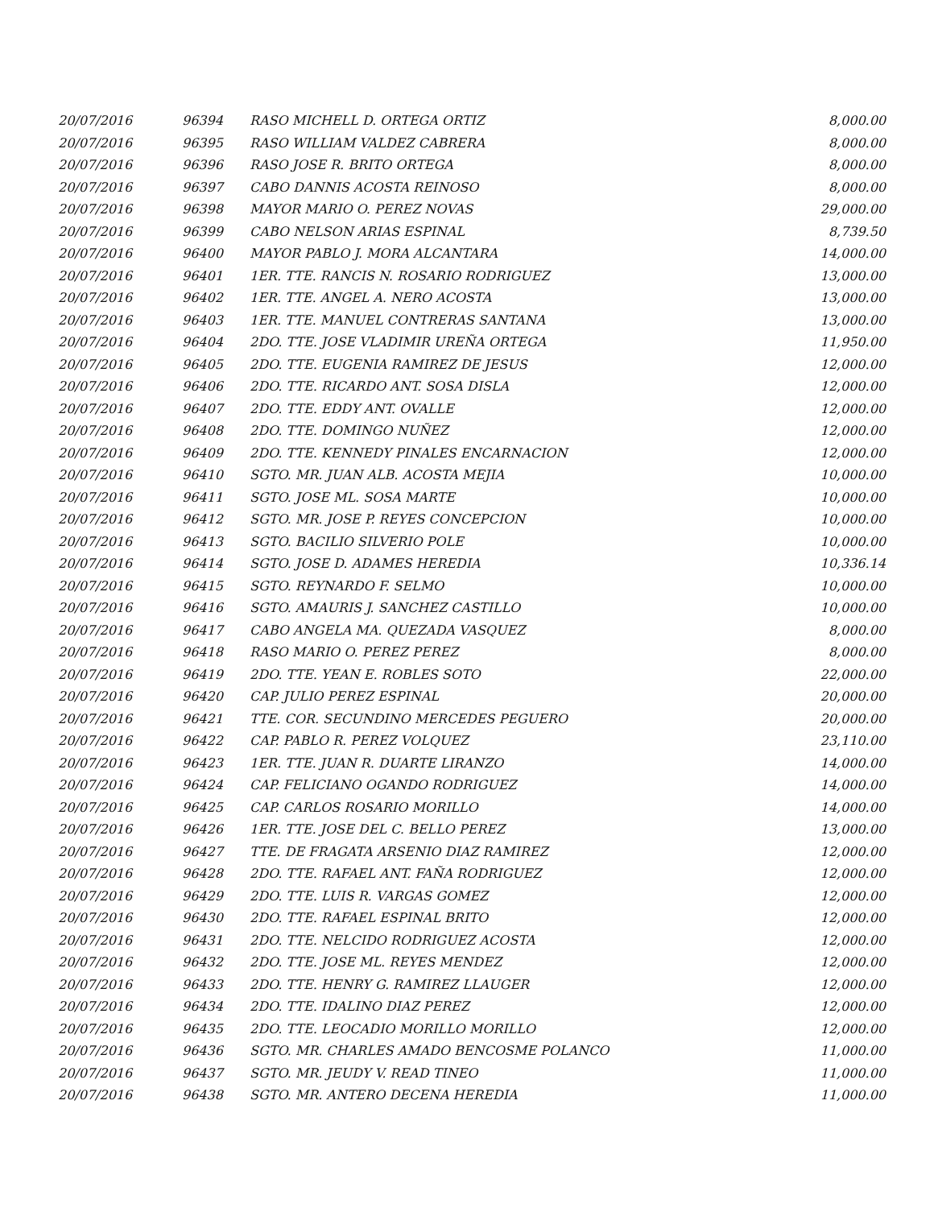| 20/07/2016 | 96394 | RASO MICHELL D. ORTEGA ORTIZ | 8,000.00 |
| 20/07/2016 | 96395 | RASO WILLIAM VALDEZ CABRERA | 8,000.00 |
| 20/07/2016 | 96396 | RASO JOSE R. BRITO ORTEGA | 8,000.00 |
| 20/07/2016 | 96397 | CABO DANNIS ACOSTA REINOSO | 8,000.00 |
| 20/07/2016 | 96398 | MAYOR MARIO O. PEREZ NOVAS | 29,000.00 |
| 20/07/2016 | 96399 | CABO NELSON ARIAS ESPINAL | 8,739.50 |
| 20/07/2016 | 96400 | MAYOR PABLO J. MORA ALCANTARA | 14,000.00 |
| 20/07/2016 | 96401 | 1ER. TTE. RANCIS N. ROSARIO RODRIGUEZ | 13,000.00 |
| 20/07/2016 | 96402 | 1ER. TTE. ANGEL A. NERO ACOSTA | 13,000.00 |
| 20/07/2016 | 96403 | 1ER. TTE. MANUEL CONTRERAS SANTANA | 13,000.00 |
| 20/07/2016 | 96404 | 2DO. TTE. JOSE VLADIMIR UREÑA ORTEGA | 11,950.00 |
| 20/07/2016 | 96405 | 2DO. TTE. EUGENIA RAMIREZ DE JESUS | 12,000.00 |
| 20/07/2016 | 96406 | 2DO. TTE. RICARDO ANT. SOSA DISLA | 12,000.00 |
| 20/07/2016 | 96407 | 2DO. TTE. EDDY ANT. OVALLE | 12,000.00 |
| 20/07/2016 | 96408 | 2DO. TTE. DOMINGO NUÑEZ | 12,000.00 |
| 20/07/2016 | 96409 | 2DO. TTE. KENNEDY PINALES ENCARNACION | 12,000.00 |
| 20/07/2016 | 96410 | SGTO. MR. JUAN ALB. ACOSTA MEJIA | 10,000.00 |
| 20/07/2016 | 96411 | SGTO. JOSE ML. SOSA MARTE | 10,000.00 |
| 20/07/2016 | 96412 | SGTO. MR. JOSE P. REYES CONCEPCION | 10,000.00 |
| 20/07/2016 | 96413 | SGTO. BACILIO SILVERIO POLE | 10,000.00 |
| 20/07/2016 | 96414 | SGTO. JOSE D. ADAMES HEREDIA | 10,336.14 |
| 20/07/2016 | 96415 | SGTO. REYNARDO F. SELMO | 10,000.00 |
| 20/07/2016 | 96416 | SGTO. AMAURIS J. SANCHEZ CASTILLO | 10,000.00 |
| 20/07/2016 | 96417 | CABO ANGELA MA. QUEZADA VASQUEZ | 8,000.00 |
| 20/07/2016 | 96418 | RASO MARIO O. PEREZ PEREZ | 8,000.00 |
| 20/07/2016 | 96419 | 2DO. TTE. YEAN E. ROBLES SOTO | 22,000.00 |
| 20/07/2016 | 96420 | CAP. JULIO PEREZ ESPINAL | 20,000.00 |
| 20/07/2016 | 96421 | TTE. COR. SECUNDINO MERCEDES PEGUERO | 20,000.00 |
| 20/07/2016 | 96422 | CAP. PABLO R. PEREZ VOLQUEZ | 23,110.00 |
| 20/07/2016 | 96423 | 1ER. TTE. JUAN R. DUARTE LIRANZO | 14,000.00 |
| 20/07/2016 | 96424 | CAP. FELICIANO OGANDO RODRIGUEZ | 14,000.00 |
| 20/07/2016 | 96425 | CAP. CARLOS ROSARIO MORILLO | 14,000.00 |
| 20/07/2016 | 96426 | 1ER. TTE. JOSE DEL C. BELLO PEREZ | 13,000.00 |
| 20/07/2016 | 96427 | TTE. DE FRAGATA ARSENIO DIAZ RAMIREZ | 12,000.00 |
| 20/07/2016 | 96428 | 2DO. TTE. RAFAEL ANT. FAÑA RODRIGUEZ | 12,000.00 |
| 20/07/2016 | 96429 | 2DO. TTE. LUIS R. VARGAS GOMEZ | 12,000.00 |
| 20/07/2016 | 96430 | 2DO. TTE. RAFAEL ESPINAL BRITO | 12,000.00 |
| 20/07/2016 | 96431 | 2DO. TTE. NELCIDO RODRIGUEZ ACOSTA | 12,000.00 |
| 20/07/2016 | 96432 | 2DO. TTE. JOSE ML. REYES MENDEZ | 12,000.00 |
| 20/07/2016 | 96433 | 2DO. TTE. HENRY G. RAMIREZ LLAUGER | 12,000.00 |
| 20/07/2016 | 96434 | 2DO. TTE. IDALINO DIAZ PEREZ | 12,000.00 |
| 20/07/2016 | 96435 | 2DO. TTE. LEOCADIO MORILLO MORILLO | 12,000.00 |
| 20/07/2016 | 96436 | SGTO. MR. CHARLES AMADO BENCOSME POLANCO | 11,000.00 |
| 20/07/2016 | 96437 | SGTO. MR. JEUDY V. READ TINEO | 11,000.00 |
| 20/07/2016 | 96438 | SGTO. MR. ANTERO DECENA HEREDIA | 11,000.00 |